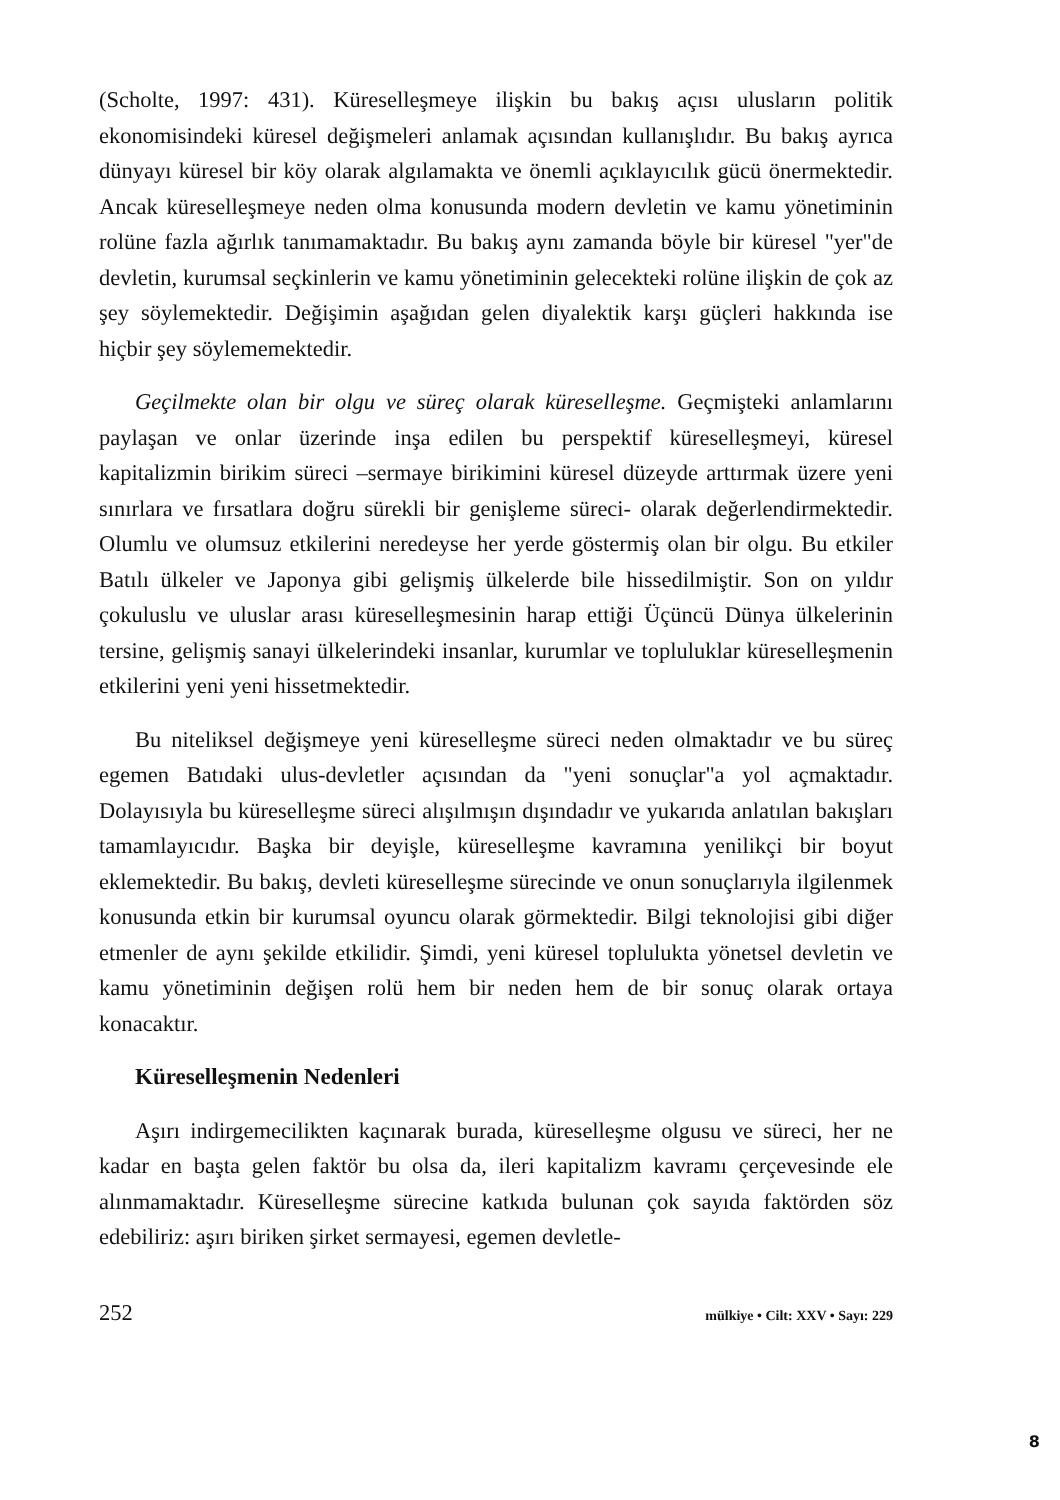(Scholte, 1997: 431). Küreselleşmeye ilişkin bu bakış açısı ulusların politik ekonomisindeki küresel değişmeleri anlamak açısından kullanışlıdır. Bu bakış ayrıca dünyayı küresel bir köy olarak algılamakta ve önemli açıklayıcılık gücü önermektedir. Ancak küreselleşmeye neden olma konusunda modern devletin ve kamu yönetiminin rolüne fazla ağırlık tanımamaktadır. Bu bakış aynı zamanda böyle bir küresel "yer"de devletin, kurumsal seçkinlerin ve kamu yönetiminin gelecekteki rolüne ilişkin de çok az şey söylemektedir. Değişimin aşağıdan gelen diyalektik karşı güçleri hakkında ise hiçbir şey söylememektedir.
Geçilmekte olan bir olgu ve süreç olarak küreselleşme. Geçmişteki anlamlarını paylaşan ve onlar üzerinde inşa edilen bu perspektif küreselleşmeyi, küresel kapitalizmin birikim süreci –sermaye birikimini küresel düzeyde arttırmak üzere yeni sınırlara ve fırsatlara doğru sürekli bir genişleme süreci- olarak değerlendirmektedir. Olumlu ve olumsuz etkilerini neredeyse her yerde göstermiş olan bir olgu. Bu etkiler Batılı ülkeler ve Japonya gibi gelişmiş ülkelerde bile hissedilmiştir. Son on yıldır çokuluslu ve uluslar arası küreselleşmesinin harap ettiği Üçüncü Dünya ülkelerinin tersine, gelişmiş sanayi ülkelerindeki insanlar, kurumlar ve topluluklar küreselleşmenin etkilerini yeni yeni hissetmektedir.
Bu niteliksel değişmeye yeni küreselleşme süreci neden olmaktadır ve bu süreç egemen Batıdaki ulus-devletler açısından da "yeni sonuçlar"a yol açmaktadır. Dolayısıyla bu küreselleşme süreci alışılmışın dışındadır ve yukarıda anlatılan bakışları tamamlayıcıdır. Başka bir deyişle, küreselleşme kavramına yenilikçi bir boyut eklemektedir. Bu bakış, devleti küreselleşme sürecinde ve onun sonuçlarıyla ilgilenmek konusunda etkin bir kurumsal oyuncu olarak görmektedir. Bilgi teknolojisi gibi diğer etmenler de aynı şekilde etkilidir. Şimdi, yeni küresel toplulukta yönetsel devletin ve kamu yönetiminin değişen rolü hem bir neden hem de bir sonuç olarak ortaya konacaktır.
Küreselleşmenin Nedenleri
Aşırı indirgemecilikten kaçınarak burada, küreselleşme olgusu ve süreci, her ne kadar en başta gelen faktör bu olsa da, ileri kapitalizm kavramı çerçevesinde ele alınmamaktadır. Küreselleşme sürecine katkıda bulunan çok sayıda faktörden söz edebiliriz: aşırı biriken şirket sermayesi, egemen devletle-
252 mülkiye • Cilt: XXV • Sayı: 229
8